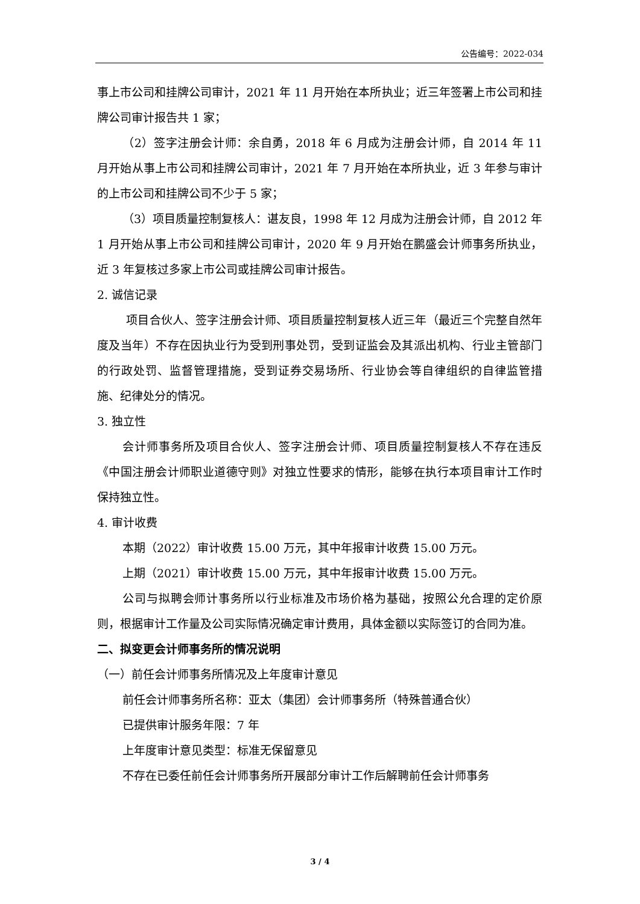公告编号：2022-034
事上市公司和挂牌公司审计，2021 年 11 月开始在本所执业；近三年签署上市公司和挂牌公司审计报告共 1 家；
（2）签字注册会计师：余自勇，2018 年 6 月成为注册会计师，自 2014 年 11 月开始从事上市公司和挂牌公司审计，2021 年 7 月开始在本所执业，近 3 年参与审计的上市公司和挂牌公司不少于 5 家；
（3）项目质量控制复核人：谌友良，1998 年 12 月成为注册会计师，自 2012 年 1 月开始从事上市公司和挂牌公司审计，2020 年 9 月开始在鹏盛会计师事务所执业，近 3 年复核过多家上市公司或挂牌公司审计报告。
2. 诚信记录
项目合伙人、签字注册会计师、项目质量控制复核人近三年（最近三个完整自然年度及当年）不存在因执业行为受到刑事处罚，受到证监会及其派出机构、行业主管部门的行政处罚、监督管理措施，受到证券交易场所、行业协会等自律组织的自律监管措施、纪律处分的情况。
3. 独立性
会计师事务所及项目合伙人、签字注册会计师、项目质量控制复核人不存在违反《中国注册会计师职业道德守则》对独立性要求的情形，能够在执行本项目审计工作时保持独立性。
4. 审计收费
本期（2022）审计收费 15.00 万元，其中年报审计收费 15.00 万元。
上期（2021）审计收费 15.00 万元，其中年报审计收费 15.00 万元。
公司与拟聘会师计事务所以行业标准及市场价格为基础，按照公允合理的定价原则，根据审计工作量及公司实际情况确定审计费用，具体金额以实际签订的合同为准。
二、拟变更会计师事务所的情况说明
（一）前任会计师事务所情况及上年度审计意见
前任会计师事务所名称：亚太（集团）会计师事务所（特殊普通合伙）
已提供审计服务年限：7 年
上年度审计意见类型：标准无保留意见
不存在已委任前任会计师事务所开展部分审计工作后解聘前任会计师事务
3 / 4